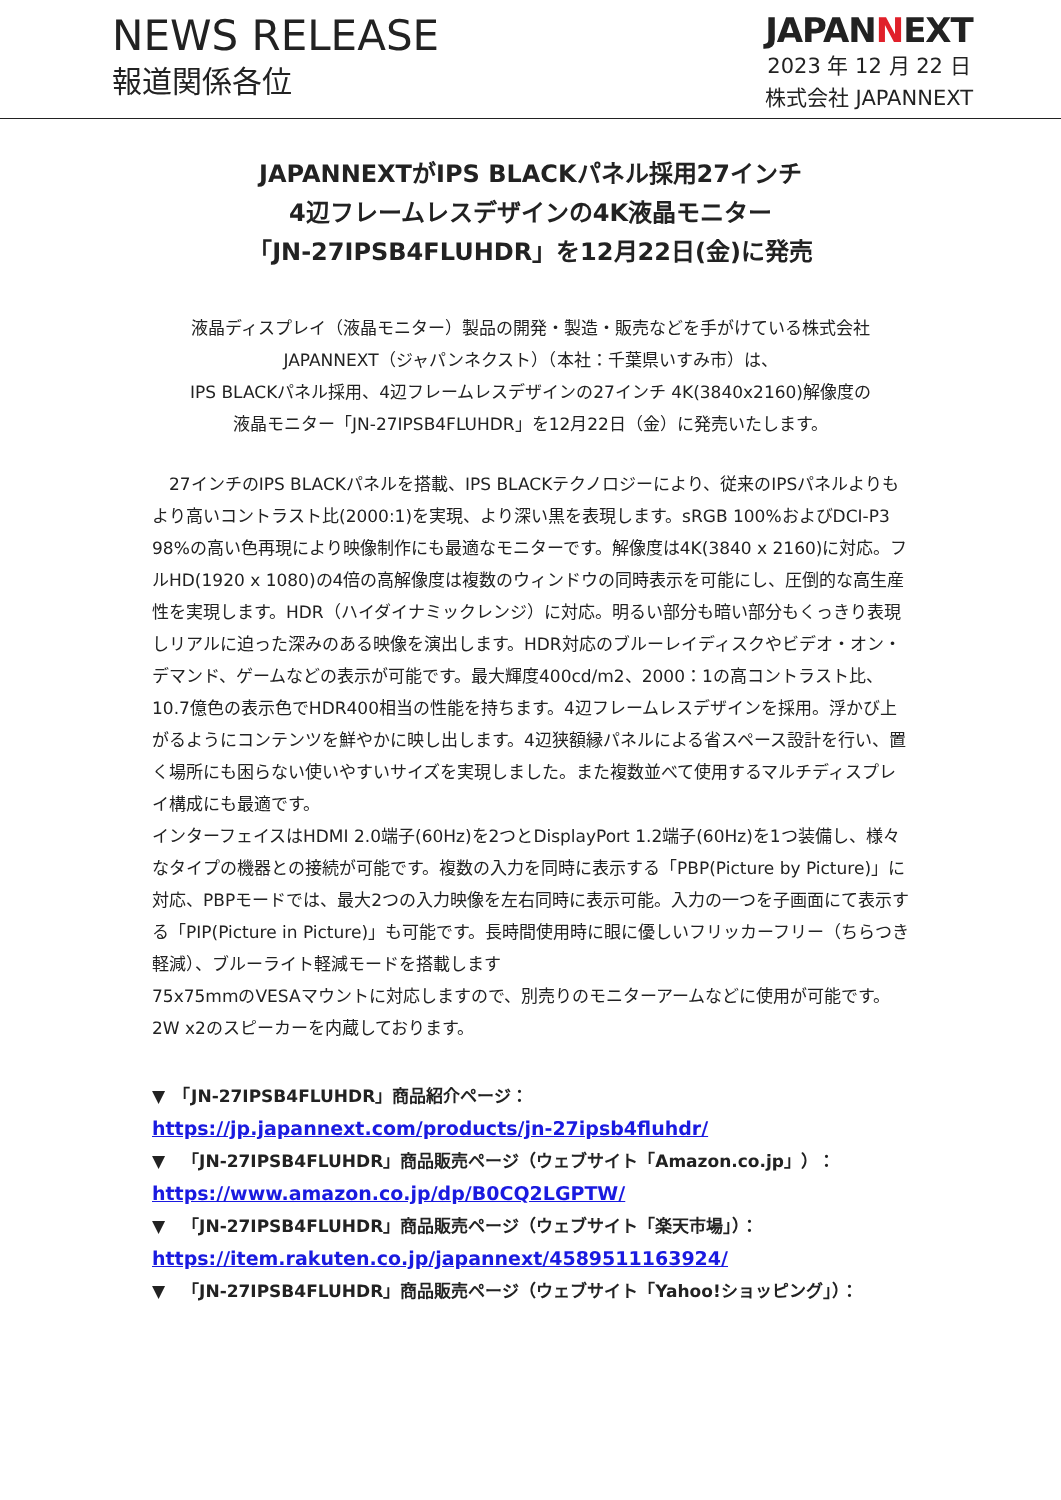NEWS RELEASE
報道関係各位
JAPANNEXT
2023 年 12 月 22 日
株式会社 JAPANNEXT
JAPANNEXTがIPS BLACKパネル採用27インチ
4辺フレームレスデザインの4K液晶モニター
「JN-27IPSB4FLUHDR」を12月22日(金)に発売
液晶ディスプレイ（液晶モニター）製品の開発・製造・販売などを手がけている株式会社
JAPANNEXT（ジャパンネクスト）（本社：千葉県いすみ市）は、
IPS BLACKパネル採用、4辺フレームレスデザインの27インチ 4K(3840x2160)解像度の
液晶モニター「JN-27IPSB4FLUHDR」を12月22日（金）に発売いたします。
　27インチのIPS BLACKパネルを搭載、IPS BLACKテクノロジーにより、従来のIPSパネルよりもより高いコントラスト比(2000:1)を実現、より深い黒を表現します。sRGB 100%およびDCI-P3 98%の高い色再現により映像制作にも最適なモニターです。解像度は4K(3840 x 2160)に対応。フルHD(1920 x 1080)の4倍の高解像度は複数のウィンドウの同時表示を可能にし、圧倒的な高生産性を実現します。HDR（ハイダイナミックレンジ）に対応。明るい部分も暗い部分もくっきり表現しリアルに迫った深みのある映像を演出します。HDR対応のブルーレイディスクやビデオ・オン・デマンド、ゲームなどの表示が可能です。最大輝度400cd/m2、2000：1の高コントラスト比、10.7億色の表示色でHDR400相当の性能を持ちます。4辺フレームレスデザインを採用。浮かび上がるようにコンテンツを鮮やかに映し出します。4辺狭額縁パネルによる省スペース設計を行い、置く場所にも困らない使いやすいサイズを実現しました。また複数並べて使用するマルチディスプレイ構成にも最適です。
インターフェイスはHDMI 2.0端子(60Hz)を2つとDisplayPort 1.2端子(60Hz)を1つ装備し、様々なタイプの機器との接続が可能です。複数の入力を同時に表示する「PBP(Picture by Picture)」に対応、PBPモードでは、最大2つの入力映像を左右同時に表示可能。入力の一つを子画面にて表示する「PIP(Picture in Picture)」も可能です。長時間使用時に眼に優しいフリッカーフリー（ちらつき軽減）、ブルーライト軽減モードを搭載します
75x75mmのVESAマウントに対応しますので、別売りのモニターアームなどに使用が可能です。2W x2のスピーカーを内蔵しております。
▼　「JN-27IPSB4FLUHDR」商品紹介ページ：
https://jp.japannext.com/products/jn-27ipsb4fluhdr/
▼　「JN-27IPSB4FLUHDR」商品販売ページ（ウェブサイト「Amazon.co.jp」）：
https://www.amazon.co.jp/dp/B0CQ2LGPTW/
▼　「JN-27IPSB4FLUHDR」商品販売ページ（ウェブサイト「楽天市場」）：
https://item.rakuten.co.jp/japannext/4589511163924/
▼　「JN-27IPSB4FLUHDR」商品販売ページ（ウェブサイト「Yahoo!ショッピング」）：